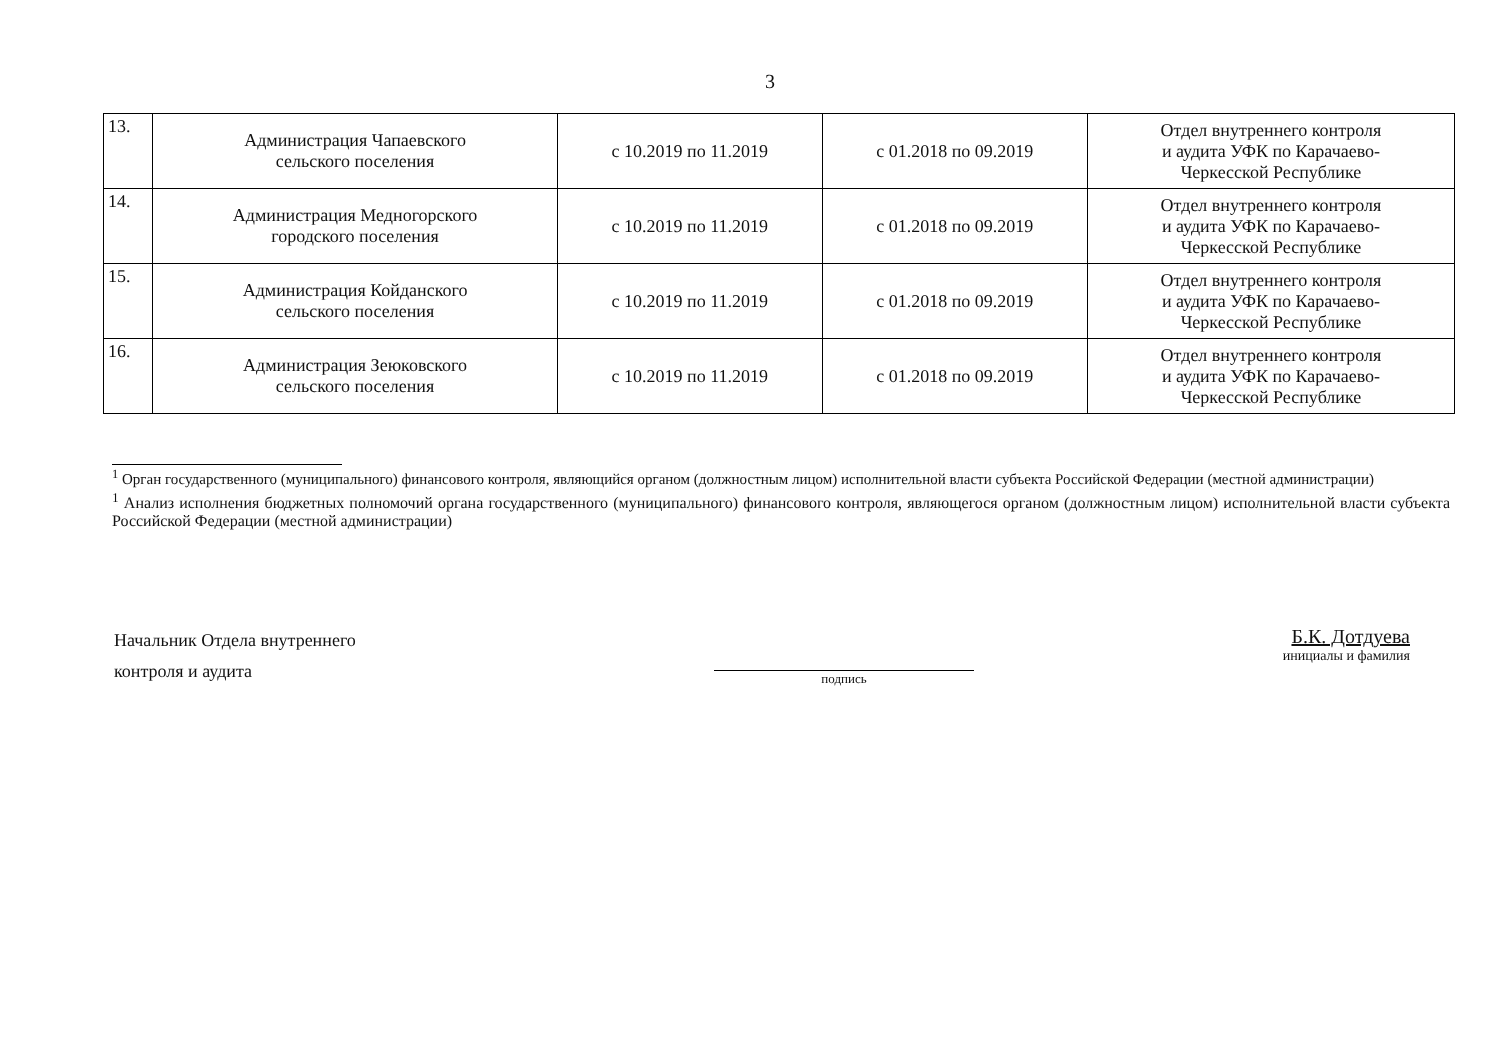3
| 13. | Администрация Чапаевского сельского поселения | с 10.2019 по 11.2019 | с 01.2018 по 09.2019 | Отдел внутреннего контроля и аудита УФК по Карачаево- Черкесской Республике |
| 14. | Администрация Медногорского городского поселения | с 10.2019 по 11.2019 | с 01.2018 по 09.2019 | Отдел внутреннего контроля и аудита УФК по Карачаево- Черкесской Республике |
| 15. | Администрация Койданского сельского поселения | с 10.2019 по 11.2019 | с 01.2018 по 09.2019 | Отдел внутреннего контроля и аудита УФК по Карачаево- Черкесской Республике |
| 16. | Администрация Зеюковского сельского поселения | с 10.2019 по 11.2019 | с 01.2018 по 09.2019 | Отдел внутреннего контроля и аудита УФК по Карачаево- Черкесской Республике |
<sup>1</sup> Орган государственного (муниципального) финансового контроля, являющийся органом (должностным лицом) исполнительной власти субъекта Российской Федерации (местной администрации)
<sup>1</sup> Анализ исполнения бюджетных полномочий органа государственного (муниципального) финансового контроля, являющегося органом (должностным лицом) исполнительной власти субъекта Российской Федерации (местной администрации)
Начальник Отдела внутреннего
контроля и аудита
подпись
Б.К. Дотдуева
инициалы и фамилия